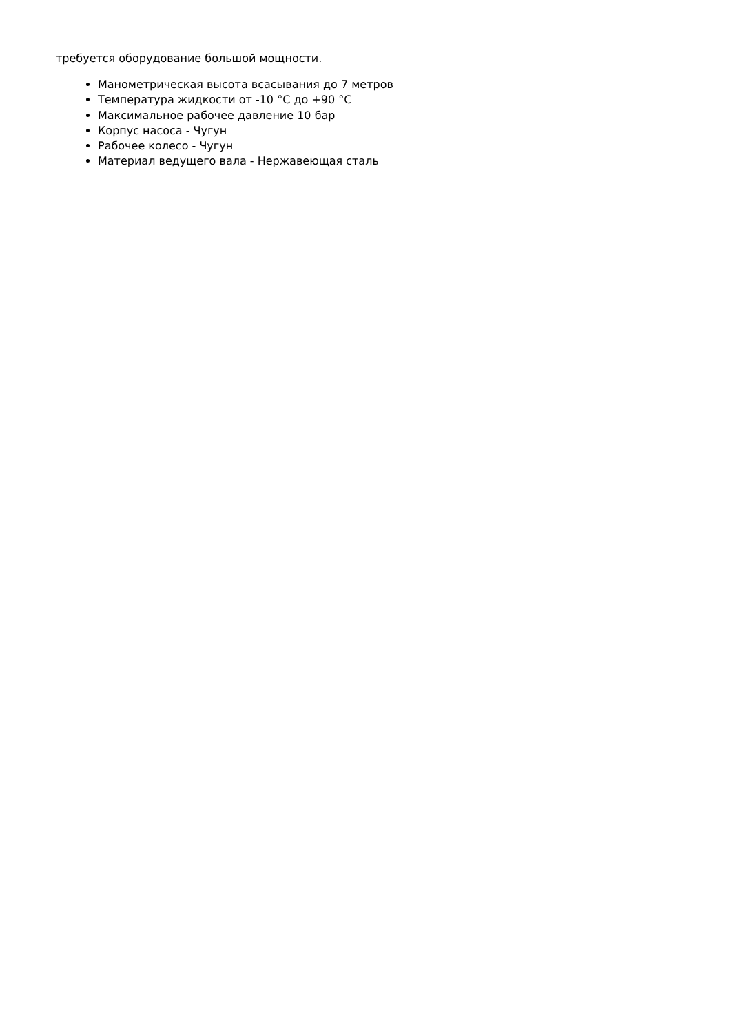требуется оборудование большой мощности.
Манометрическая высота всасывания до 7 метров
Температура жидкости от -10 °C до +90 °C
Максимальное рабочее давление 10 бар
Корпус насоса - Чугун
Рабочее колесо - Чугун
Материал ведущего вала - Нержавеющая сталь